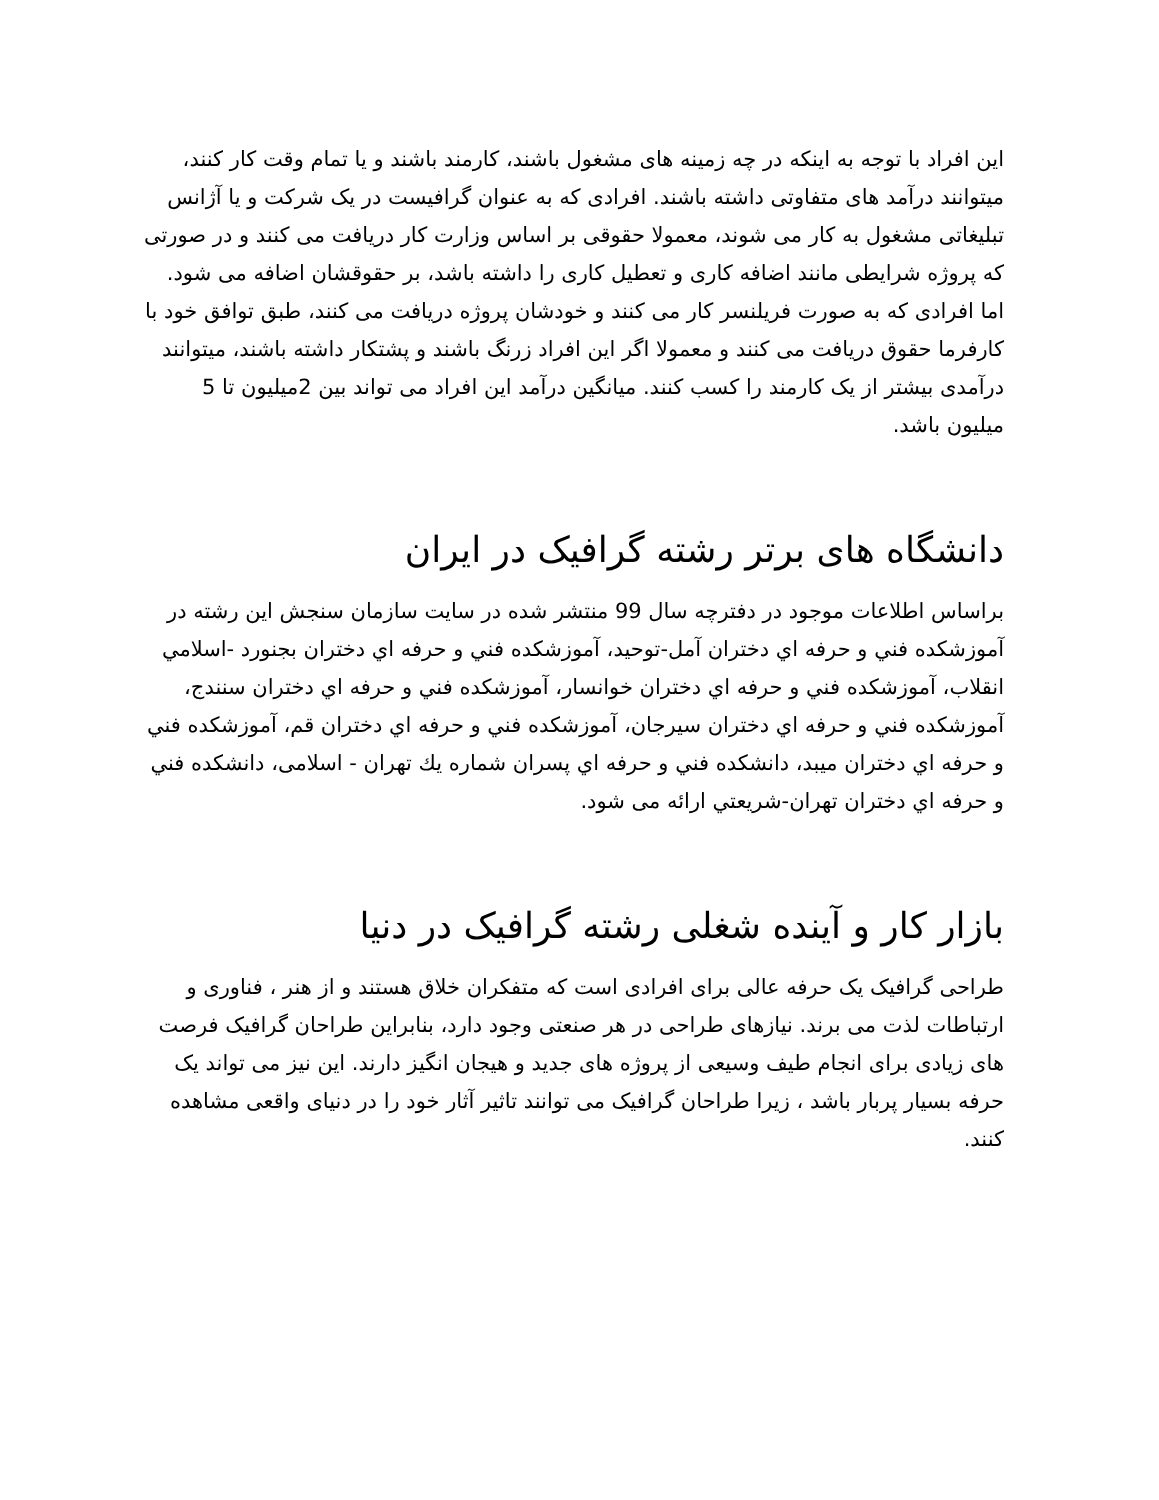این افراد با توجه به اینکه در چه زمینه های مشغول باشند، کارمند باشند و یا تمام وقت کار کنند، میتوانند درآمد های متفاوتی داشته باشند. افرادی که به عنوان گرافیست در یک شرکت و یا آژانس تبلیغاتی مشغول به کار می شوند، معمولا حقوقی بر اساس وزارت کار دریافت می کنند و در صورتی که پروژه شرایطی مانند اضافه کاری و تعطیل کاری را داشته باشد، بر حقوقشان اضافه می شود. اما افرادی که به صورت فریلنسر کار می کنند و خودشان پروژه دریافت می کنند، طبق توافق خود با کارفرما حقوق دریافت می کنند و معمولا اگر این افراد زرنگ باشند و پشتکار داشته باشند، میتوانند درآمدی بیشتر از یک کارمند را کسب کنند. میانگین درآمد این افراد می تواند بین 2میلیون تا 5 میلیون باشد.
دانشگاه های برتر رشته گرافیک در ایران
براساس اطلاعات موجود در دفترچه سال 99 منتشر شده در سایت سازمان سنجش این رشته در آموزشکده فني و حرفه اي دختران آمل-توحید، آموزشکده فني و حرفه اي دختران بجنورد -اسلامي انقلاب، آموزشکده فني و حرفه اي دختران خوانسار، آموزشکده فني و حرفه اي دختران سنندج، آموزشکده فني و حرفه اي دختران سیرجان، آموزشکده فني و حرفه اي دختران قم، آموزشکده فني و حرفه اي دختران میبد، دانشکده فني و حرفه اي پسران شماره يك تهران - اسلامی، دانشکده فني و حرفه اي دختران تهران-شریعتي ارائه می شود.
بازار کار و آینده شغلی رشته گرافیک در دنیا
طراحی گرافیک یک حرفه عالی برای افرادی است که متفکران خلاق هستند و از هنر ، فناوری و ارتباطات لذت می برند. نیازهای طراحی در هر صنعتی وجود دارد، بنابراین طراحان گرافیک فرصت های زیادی برای انجام طیف وسیعی از پروژه های جدید و هیجان انگیز دارند. این نیز می تواند یک حرفه بسیار پربار باشد ، زیرا طراحان گرافیک می توانند تاثیر آثار خود را در دنیای واقعی مشاهده کنند.